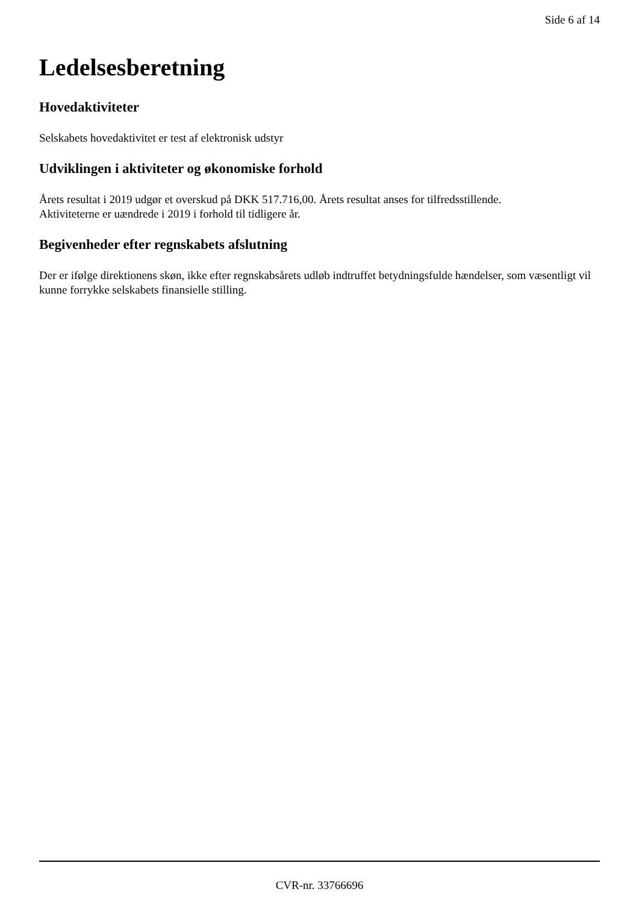Side 6 af 14
Ledelsesberetning
Hovedaktiviteter
Selskabets hovedaktivitet er test af elektronisk udstyr
Udviklingen i aktiviteter og økonomiske forhold
Årets resultat i 2019 udgør et overskud på DKK 517.716,00. Årets resultat anses for tilfredsstillende.
Aktiviteterne er uændrede i 2019 i forhold til tidligere år.
Begivenheder efter regnskabets afslutning
Der er ifølge direktionens skøn, ikke efter regnskabsårets udløb indtruffet betydningsfulde hændelser, som væsentligt vil kunne forrykke selskabets finansielle stilling.
CVR-nr. 33766696